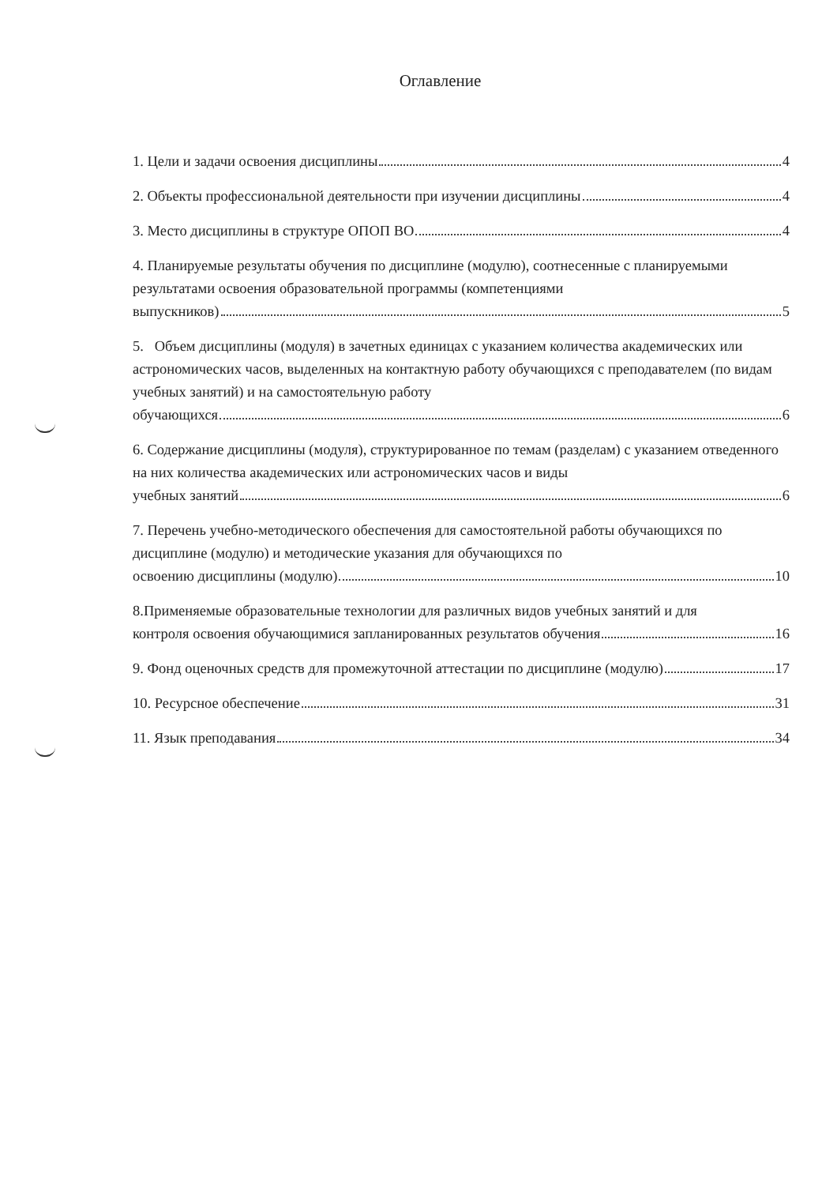Оглавление
1. Цели и задачи освоения дисциплины 4
2. Объекты профессиональной деятельности при изучении дисциплины 4
3. Место дисциплины в структуре ОПОП ВО 4
4. Планируемые результаты обучения по дисциплине (модулю), соотнесенные с планируемыми результатами освоения образовательной программы (компетенциями
выпускников) 5
5. Объем дисциплины (модуля) в зачетных единицах с указанием количества академических или астрономических часов, выделенных на контактную работу обучающихся с преподавателем (по видам учебных занятий) и на самостоятельную работу
обучающихся 6
6. Содержание дисциплины (модуля), структурированное по темам (разделам) с указанием отведенного на них количества академических или астрономических часов и виды
учебных занятий 6
7. Перечень учебно-методического обеспечения для самостоятельной работы обучающихся по дисциплине (модулю) и методические указания для обучающихся по
освоению дисциплины (модулю) 10
8.Применяемые образовательные технологии для различных видов учебных занятий и для
контроля освоения обучающимися запланированных результатов обучения 16
9. Фонд оценочных средств для промежуточной аттестации по дисциплине (модулю) 17
10. Ресурсное обеспечение 31
11. Язык преподавания 34